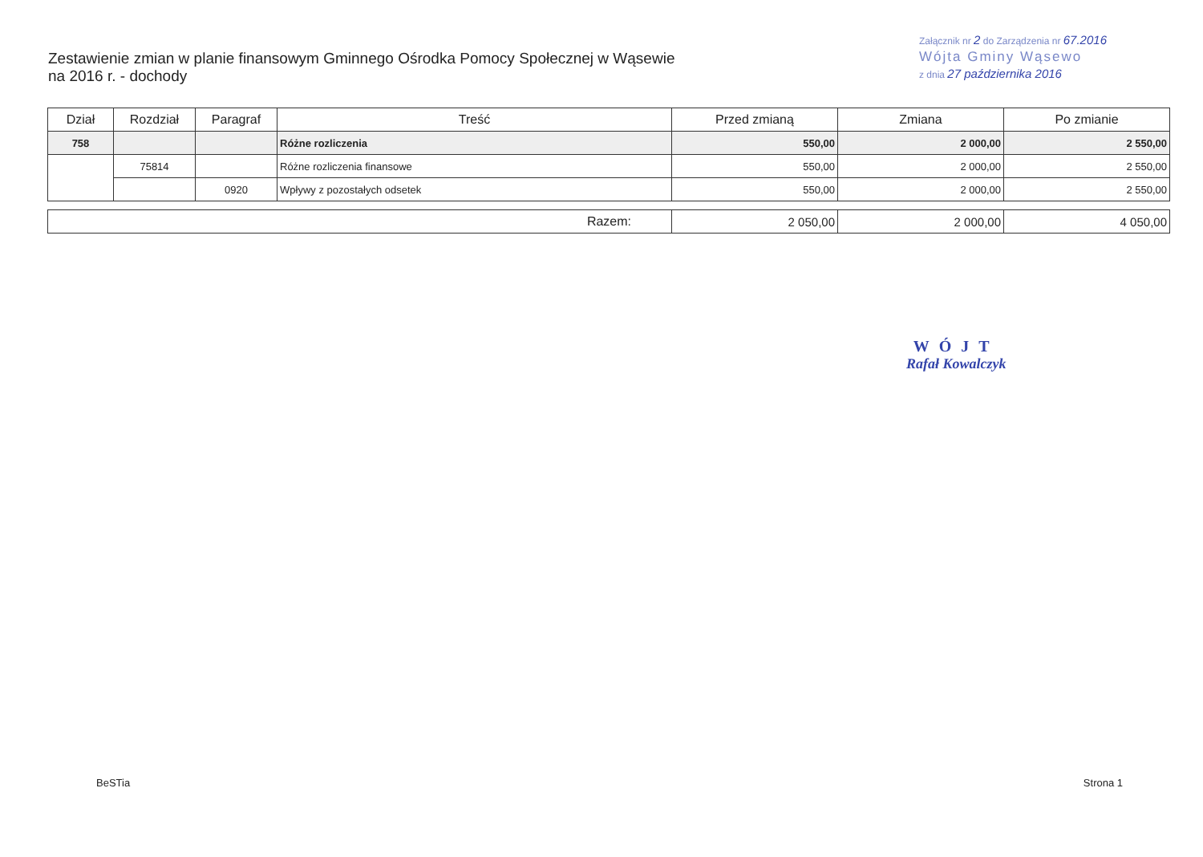Zestawienie zmian w planie finansowym Gminnego Ośrodka Pomocy Społecznej w Wąsewie
na 2016 r. - dochody
Załącznik nr 2 do Zarządzenia nr 67.2016
Wójta Gminy Wąsewo
z dnia 27 października 2016
| Dział | Rozdział | Paragraf | Treść | Przed zmianą | Zmiana | Po zmianie |
| --- | --- | --- | --- | --- | --- | --- |
| 758 | | | Różne rozliczenia | 550,00 | 2 000,00 | 2 550,00 |
| | 75814 | | Różne rozliczenia finansowe | 550,00 | 2 000,00 | 2 550,00 |
| | | 0920 | Wpływy z pozostałych odsetek | 550,00 | 2 000,00 | 2 550,00 |
| Razem: | 2 050,00 | 2 000,00 | 4 050,00 |
WÓJT
Rafał Kowalczyk
BeSTia Strona 1